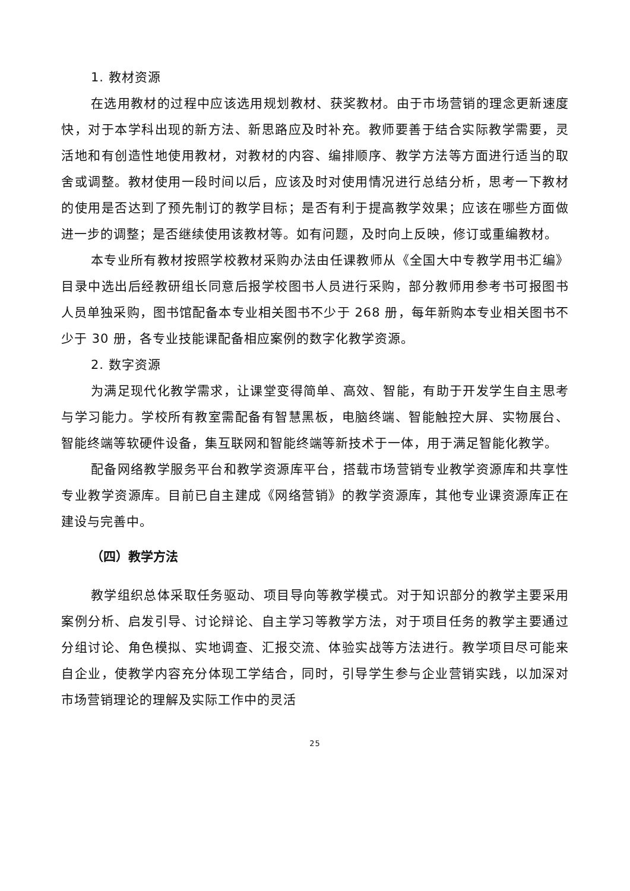1. 教材资源
在选用教材的过程中应该选用规划教材、获奖教材。由于市场营销的理念更新速度快，对于本学科出现的新方法、新思路应及时补充。教师要善于结合实际教学需要，灵活地和有创造性地使用教材，对教材的内容、编排顺序、教学方法等方面进行适当的取舍或调整。教材使用一段时间以后，应该及时对使用情况进行总结分析，思考一下教材的使用是否达到了预先制订的教学目标；是否有利于提高教学效果；应该在哪些方面做进一步的调整；是否继续使用该教材等。如有问题，及时向上反映，修订或重编教材。
本专业所有教材按照学校教材采购办法由任课教师从《全国大中专教学用书汇编》目录中选出后经教研组长同意后报学校图书人员进行采购，部分教师用参考书可报图书人员单独采购，图书馆配备本专业相关图书不少于 268 册，每年新购本专业相关图书不少于 30 册，各专业技能课配备相应案例的数字化教学资源。
2. 数字资源
为满足现代化教学需求，让课堂变得简单、高效、智能，有助于开发学生自主思考与学习能力。学校所有教室需配备有智慧黑板，电脑终端、智能触控大屏、实物展台、智能终端等软硬件设备，集互联网和智能终端等新技术于一体，用于满足智能化教学。
配备网络教学服务平台和教学资源库平台，搭载市场营销专业教学资源库和共享性专业教学资源库。目前已自主建成《网络营销》的教学资源库，其他专业课资源库正在建设与完善中。
（四）教学方法
教学组织总体采取任务驱动、项目导向等教学模式。对于知识部分的教学主要采用案例分析、启发引导、讨论辩论、自主学习等教学方法，对于项目任务的教学主要通过分组讨论、角色模拟、实地调查、汇报交流、体验实战等方法进行。教学项目尽可能来自企业，使教学内容充分体现工学结合，同时，引导学生参与企业营销实践，以加深对市场营销理论的理解及实际工作中的灵活
25